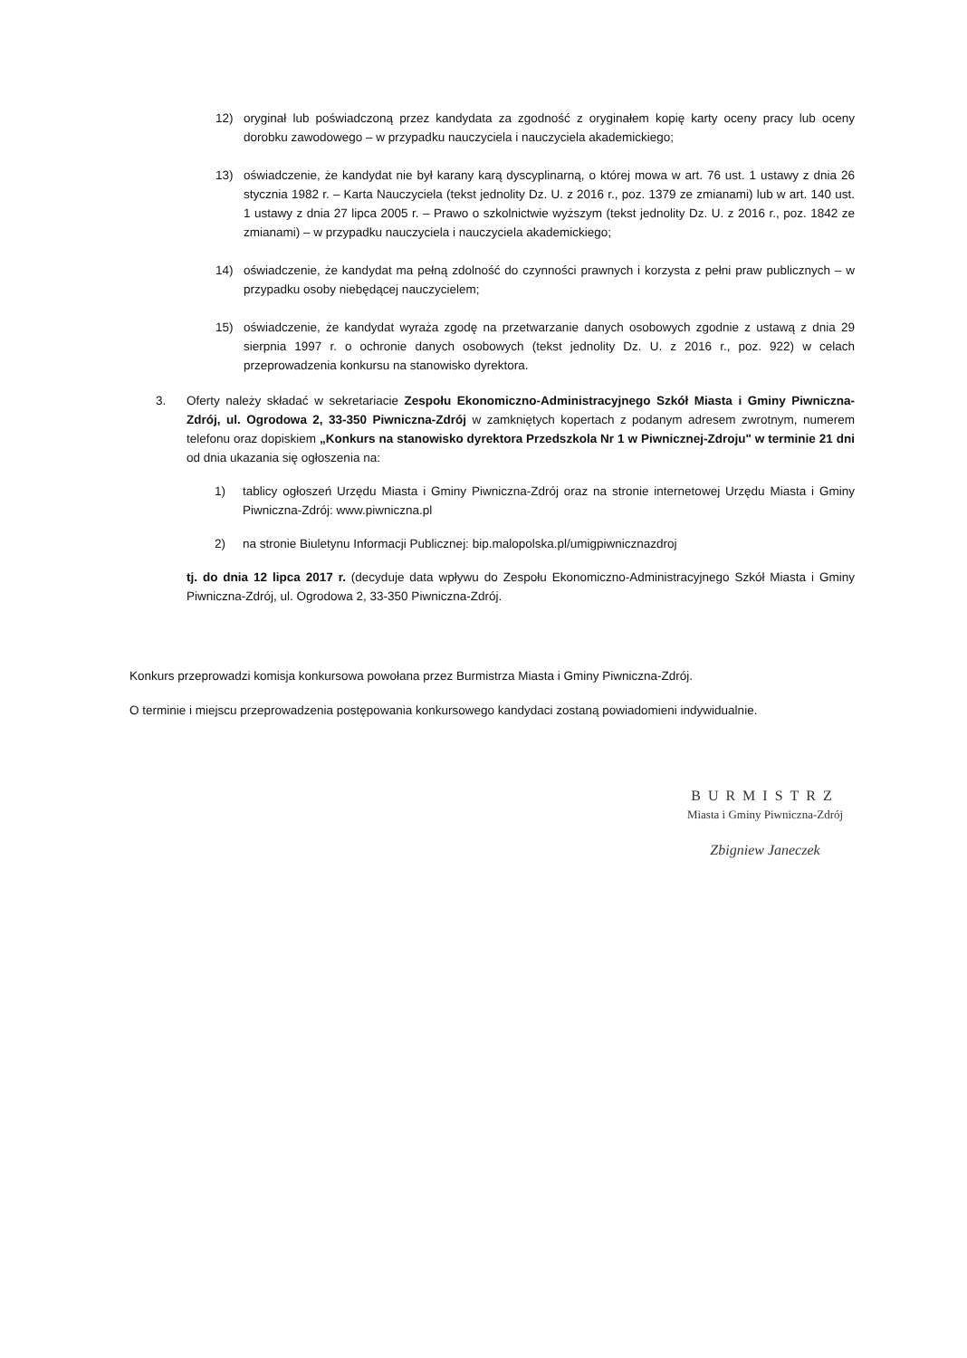12) oryginał lub poświadczoną przez kandydata za zgodność z oryginałem kopię karty oceny pracy lub oceny dorobku zawodowego – w przypadku nauczyciela i nauczyciela akademickiego;
13) oświadczenie, że kandydat nie był karany karą dyscyplinarną, o której mowa w art. 76 ust. 1 ustawy z dnia 26 stycznia 1982 r. – Karta Nauczyciela (tekst jednolity Dz. U. z 2016 r., poz. 1379 ze zmianami) lub w art. 140 ust. 1 ustawy z dnia 27 lipca 2005 r. – Prawo o szkolnictwie wyższym (tekst jednolity Dz. U. z 2016 r., poz. 1842 ze zmianami) – w przypadku nauczyciela i nauczyciela akademickiego;
14) oświadczenie, że kandydat ma pełną zdolność do czynności prawnych i korzysta z pełni praw publicznych – w przypadku osoby niebędącej nauczycielem;
15) oświadczenie, że kandydat wyraża zgodę na przetwarzanie danych osobowych zgodnie z ustawą z dnia 29 sierpnia 1997 r. o ochronie danych osobowych (tekst jednolity Dz. U. z 2016 r., poz. 922) w celach przeprowadzenia konkursu na stanowisko dyrektora.
3. Oferty należy składać w sekretariacie Zespołu Ekonomiczno-Administracyjnego Szkół Miasta i Gminy Piwniczna-Zdrój, ul. Ogrodowa 2, 33-350 Piwniczna-Zdrój w zamkniętych kopertach z podanym adresem zwrotnym, numerem telefonu oraz dopiskiem „Konkurs na stanowisko dyrektora Przedszkola Nr 1 w Piwnicznej-Zdroju" w terminie 21 dni od dnia ukazania się ogłoszenia na:
1) tablicy ogłoszeń Urzędu Miasta i Gminy Piwniczna-Zdrój oraz na stronie internetowej Urzędu Miasta i Gminy Piwniczna-Zdrój: www.piwniczna.pl
2) na stronie Biuletynu Informacji Publicznej: bip.malopolska.pl/umigpiwnicznazdroj
tj. do dnia 12 lipca 2017 r. (decyduje data wpływu do Zespołu Ekonomiczno-Administracyjnego Szkół Miasta i Gminy Piwniczna-Zdrój, ul. Ogrodowa 2, 33-350 Piwniczna-Zdrój.
Konkurs przeprowadzi komisja konkursowa powołana przez Burmistrza Miasta i Gminy Piwniczna-Zdrój.
O terminie i miejscu przeprowadzenia postępowania konkursowego kandydaci zostaną powiadomieni indywidualnie.
BURMISTRZ
Miasta i Gminy Piwniczna-Zdrój
Zbigniew Janeczek